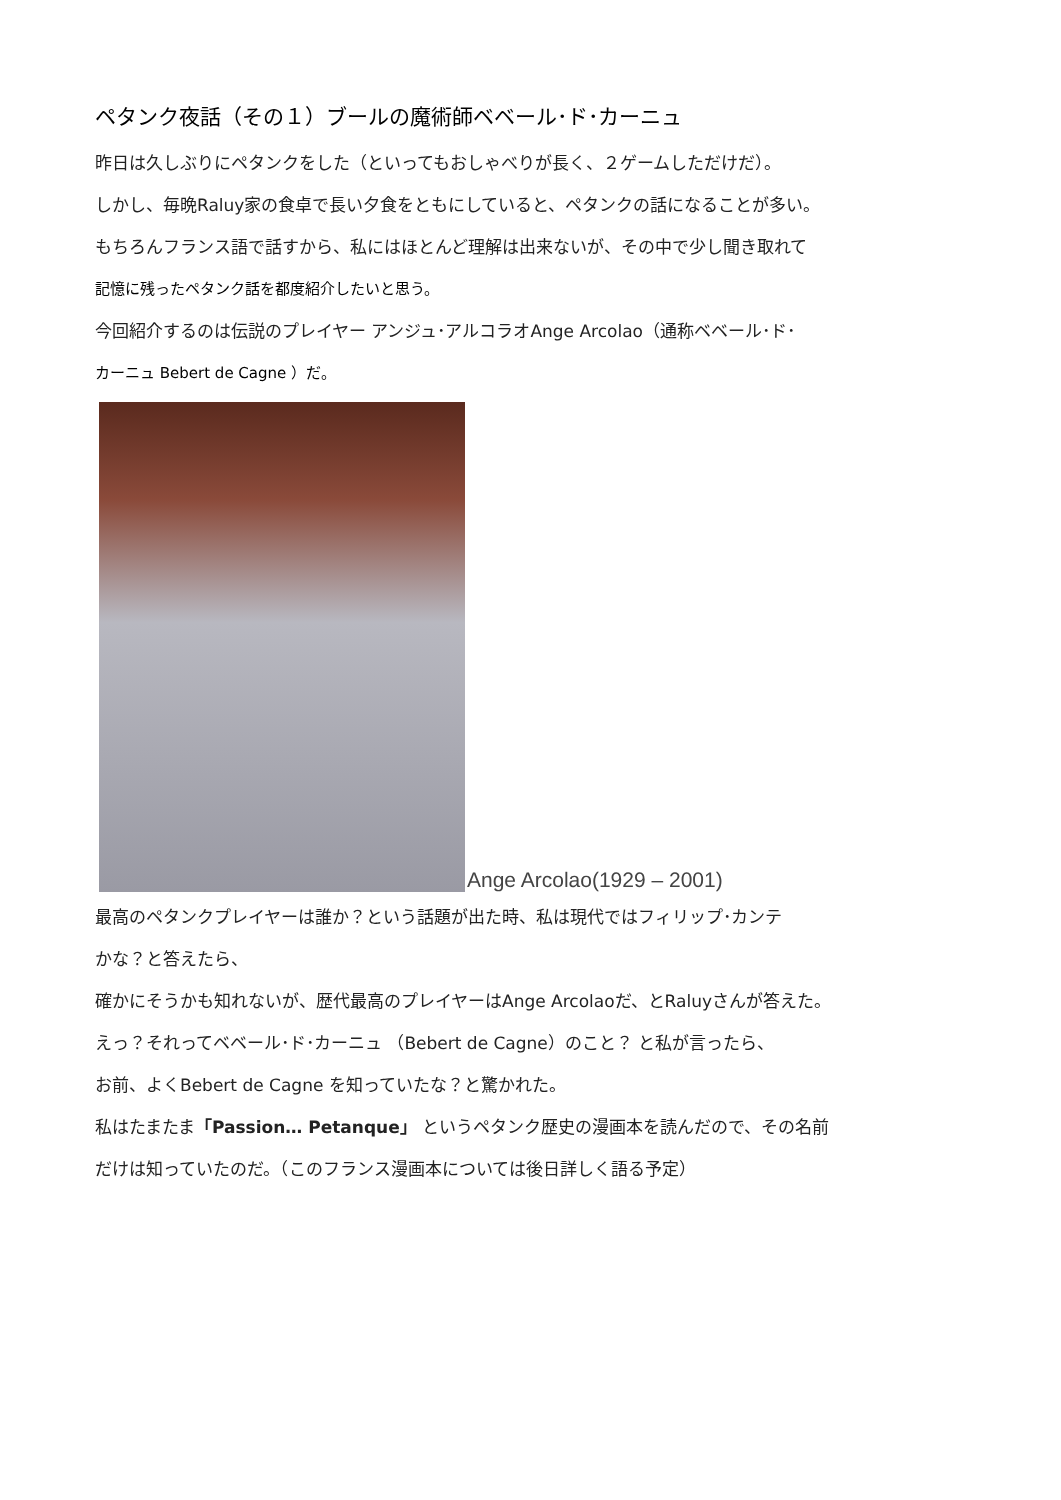ペタンク夜話（その１）ブールの魔術師ベベール･ド･カーニュ
昨日は久しぶりにペタンクをした（といってもおしゃべりが長く、２ゲームしただけだ）。
しかし、毎晩Raluy家の食卓で長い夕食をともにしていると、ペタンクの話になることが多い。
もちろんフランス語で話すから、私にはほとんど理解は出来ないが、その中で少し聞き取れて
記憶に残ったペタンク話を都度紹介したいと思う。
今回紹介するのは伝説のプレイヤー アンジュ･アルコラオAnge Arcolao（通称ベベール･ド･
カーニュ Bebert de Cagne ）だ。
Ange Arcolao(1929 – 2001)
最高のペタンクプレイヤーは誰か？という話題が出た時、私は現代ではフィリップ･カンテ
かな？と答えたら、
確かにそうかも知れないが、歴代最高のプレイヤーはAnge Arcolaoだ、とRaluyさんが答えた。
えっ？それってベベール･ド･カーニュ （Bebert de Cagne）のこと？ と私が言ったら、
お前、よくBebert de Cagne を知っていたな？と驚かれた。
私はたまたま「Passion… Petanque」 というペタンク歴史の漫画本を読んだので、その名前
だけは知っていたのだ。（このフランス漫画本については後日詳しく語る予定）